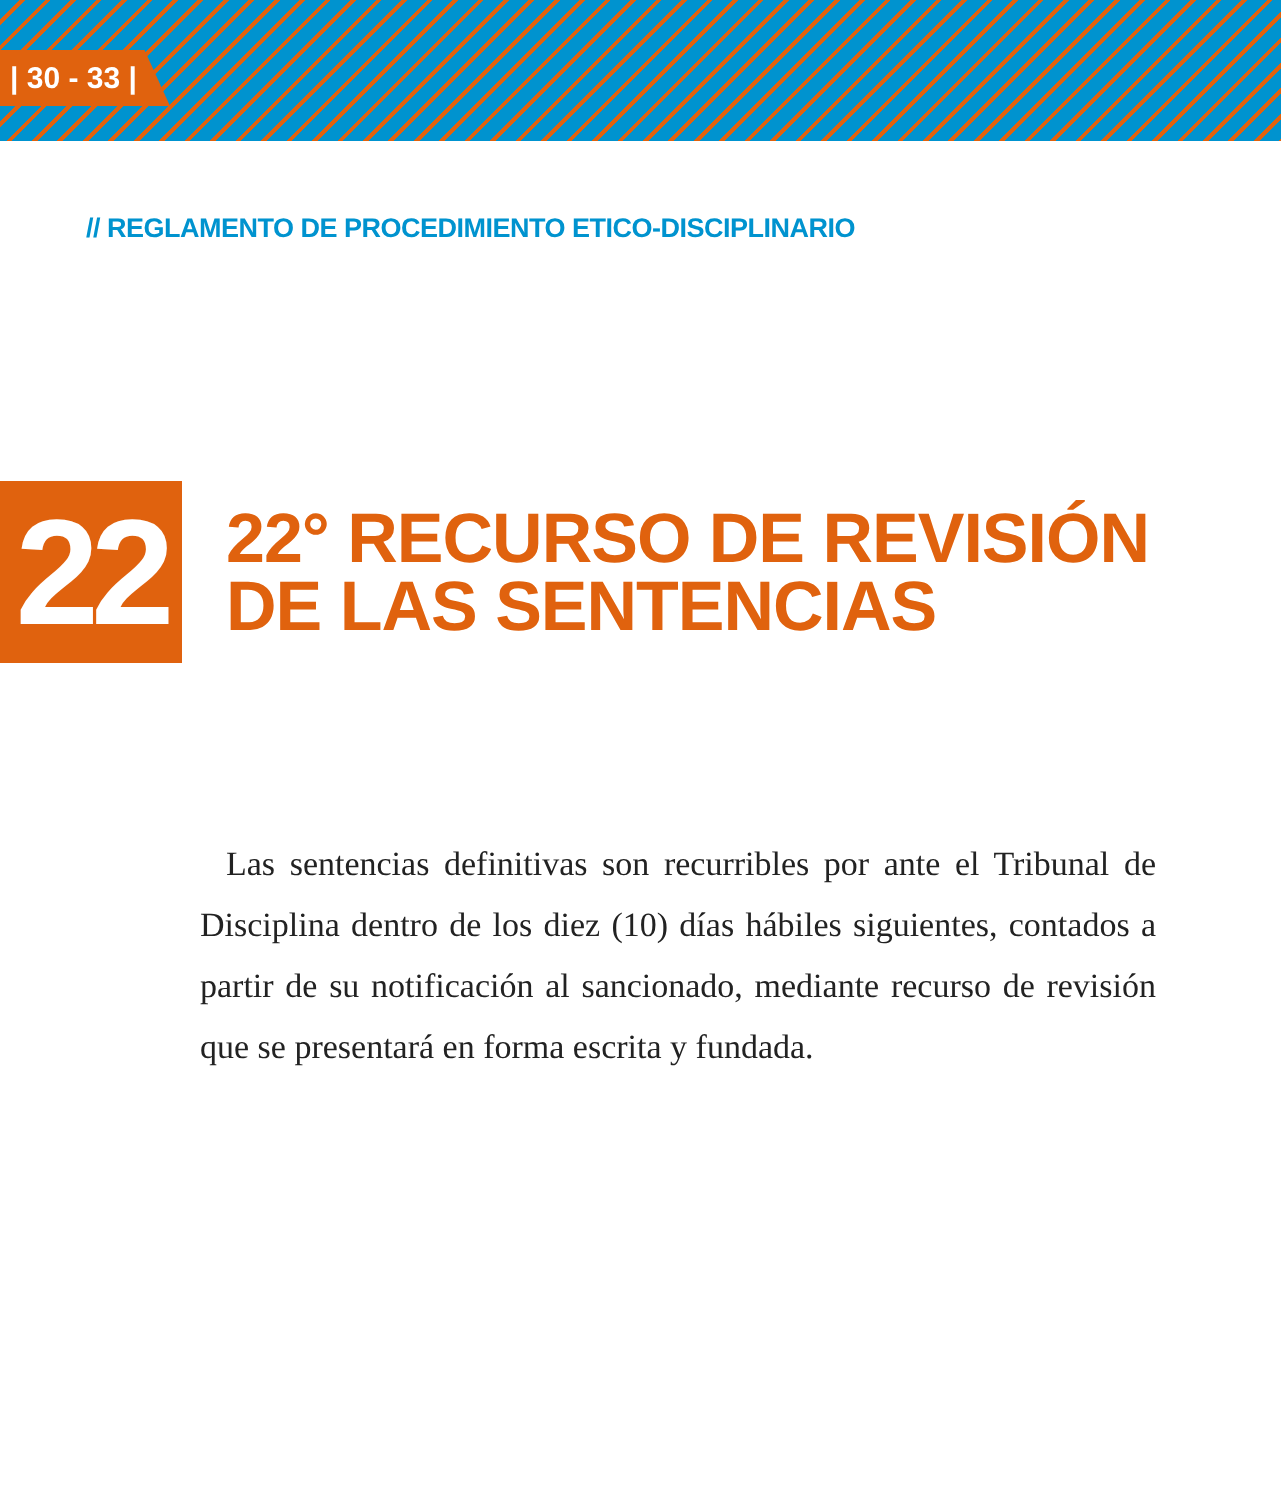| 30 - 33 |
// REGLAMENTO DE PROCEDIMIENTO ETICO-DISCIPLINARIO
22
22° RECURSO DE REVISIÓN
DE LAS SENTENCIAS
Las sentencias definitivas son recurribles por ante el Tribunal de Disciplina dentro de los diez (10) días hábiles siguientes, contados a partir de su notificación al sancionado, mediante recurso de revisión que se presentará en forma escrita y fundada.